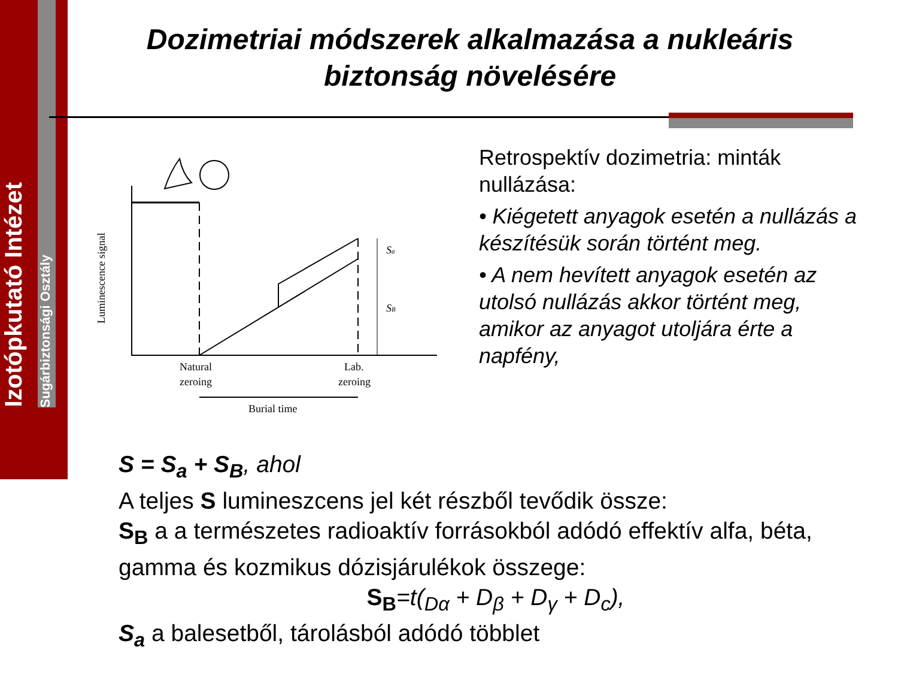Izotópkutató Intézet
Sugárbiztonsági Osztály
Dozimetriai módszerek alkalmazása a nukleáris biztonság növelésére
Sa
SB
Luminescence signal
Natural
zeroing
Lab.
zeroing
Burial time
Retrospektív dozimetria: minták nullázása:
• Kiégetett anyagok esetén a nullázás a készítésük során történt meg.
• A nem hevített anyagok esetén az utolsó nullázás akkor történt meg, amikor az anyagot utoljára érte a napfény,
S = S<sub>a</sub> + S<sub>B</sub>, ahol
A teljes S lumineszcens jel két részből tevődik össze:
S<sub>B</sub> a a természetes radioaktív forrásokból adódó effektív alfa, béta, gamma és kozmikus dózisjárulékok összege:
S<sub>B</sub>=t(<sub>Dα</sub> + D<sub>β</sub> + D<sub>γ</sub> + D<sub>c</sub>),
S<sub>a</sub> a balesetből, tárolásból adódó többlet